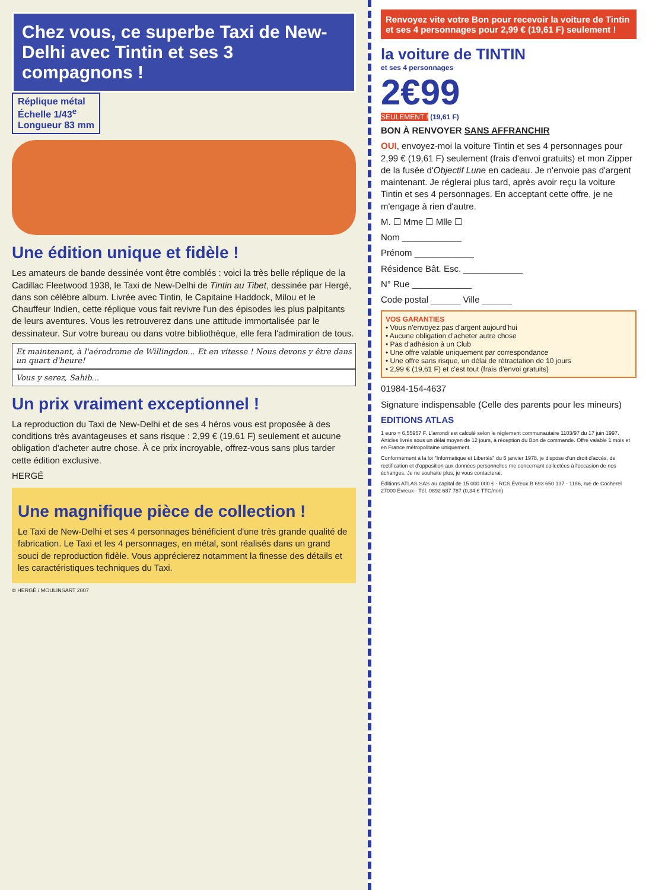Chez vous, ce superbe Taxi de New-Delhi avec Tintin et ses 3 compagnons !
Réplique métal
Échelle 1/43<sup>e</sup>
Longueur 83 mm
Une édition unique et fidèle !
Les amateurs de bande dessinée vont être comblés : voici la très belle réplique de la Cadillac Fleetwood 1938, le Taxi de New-Delhi de Tintin au Tibet, dessinée par Hergé, dans son célèbre album. Livrée avec Tintin, le Capitaine Haddock, Milou et le Chauffeur Indien, cette réplique vous fait revivre l'un des épisodes les plus palpitants de leurs aventures. Vous les retrouverez dans une attitude immortalisée par le dessinateur. Sur votre bureau ou dans votre bibliothèque, elle fera l'admiration de tous.
Et maintenant, à l'aérodrome de Willingdon... Et en vitesse ! Nous devons y être dans un quart d'heure!
Vous y serez, Sahib...
Un prix vraiment exceptionnel !
La reproduction du Taxi de New-Delhi et de ses 4 héros vous est proposée à des conditions très avantageuses et sans risque : 2,99 € (19,61 F) seulement et aucune obligation d'acheter autre chose. À ce prix incroyable, offrez-vous sans plus tarder cette édition exclusive.
HERGÉ
Une magnifique pièce de collection !
Le Taxi de New-Delhi et ses 4 personnages bénéficient d'une très grande qualité de fabrication. Le Taxi et les 4 personnages, en métal, sont réalisés dans un grand souci de reproduction fidèle. Vous apprécierez notamment la finesse des détails et les caractéristiques techniques du Taxi.
© HERGÉ / MOULINSART 2007
Renvoyez vite votre Bon pour recevoir la voiture de Tintin et ses 4 personnages pour 2,99 € (19,61 F) seulement !
la voiture de TINTIN
et ses 4 personnages
2€99
SEULEMENT ! (19,61 F)
BON À RENVOYER SANS AFFRANCHIR
OUI, envoyez-moi la voiture Tintin et ses 4 personnages pour 2,99 € (19,61 F) seulement (frais d'envoi gratuits) et mon Zipper de la fusée d'Objectif Lune en cadeau. Je n'envoie pas d'argent maintenant. Je réglerai plus tard, après avoir reçu la voiture Tintin et ses 4 personnages. En acceptant cette offre, je ne m'engage à rien d'autre.
M. ☐ Mme ☐ Mlle ☐
Nom ____________
Prénom ____________
Résidence Bât. Esc. ____________
N° Rue ____________
Code postal ______ Ville ______
VOS GARANTIES
• Vous n'envoyez pas d'argent aujourd'hui
• Aucune obligation d'acheter autre chose
• Pas d'adhésion à un Club
• Une offre valable uniquement par correspondance
• Une offre sans risque, un délai de rétractation de 10 jours
• 2,99 € (19,61 F) et c'est tout (frais d'envoi gratuits)
01984-154-4637
Signature indispensable (Celle des parents pour les mineurs)
EDITIONS ATLAS
1 euro = 6,55957 F. L'arrondi est calculé selon le règlement communautaire 1103/97 du 17 juin 1997. Articles livrés sous un délai moyen de 12 jours, à réception du Bon de commande. Offre valable 1 mois et en France métropolitaine uniquement.
Conformément à la loi "Informatique et Libertés" du 6 janvier 1978, je dispose d'un droit d'accès, de rectification et d'opposition aux données personnelles me concernant collectées à l'occasion de nos échanges. Je ne souhaite plus, je vous contacterai.
Éditions ATLAS SAS au capital de 15 000 000 € - RCS Évreux B 693 650 137 - 1186, rue de Cocherel 27000 Évreux - Tél. 0892 687 787 (0,34 € TTC/min)